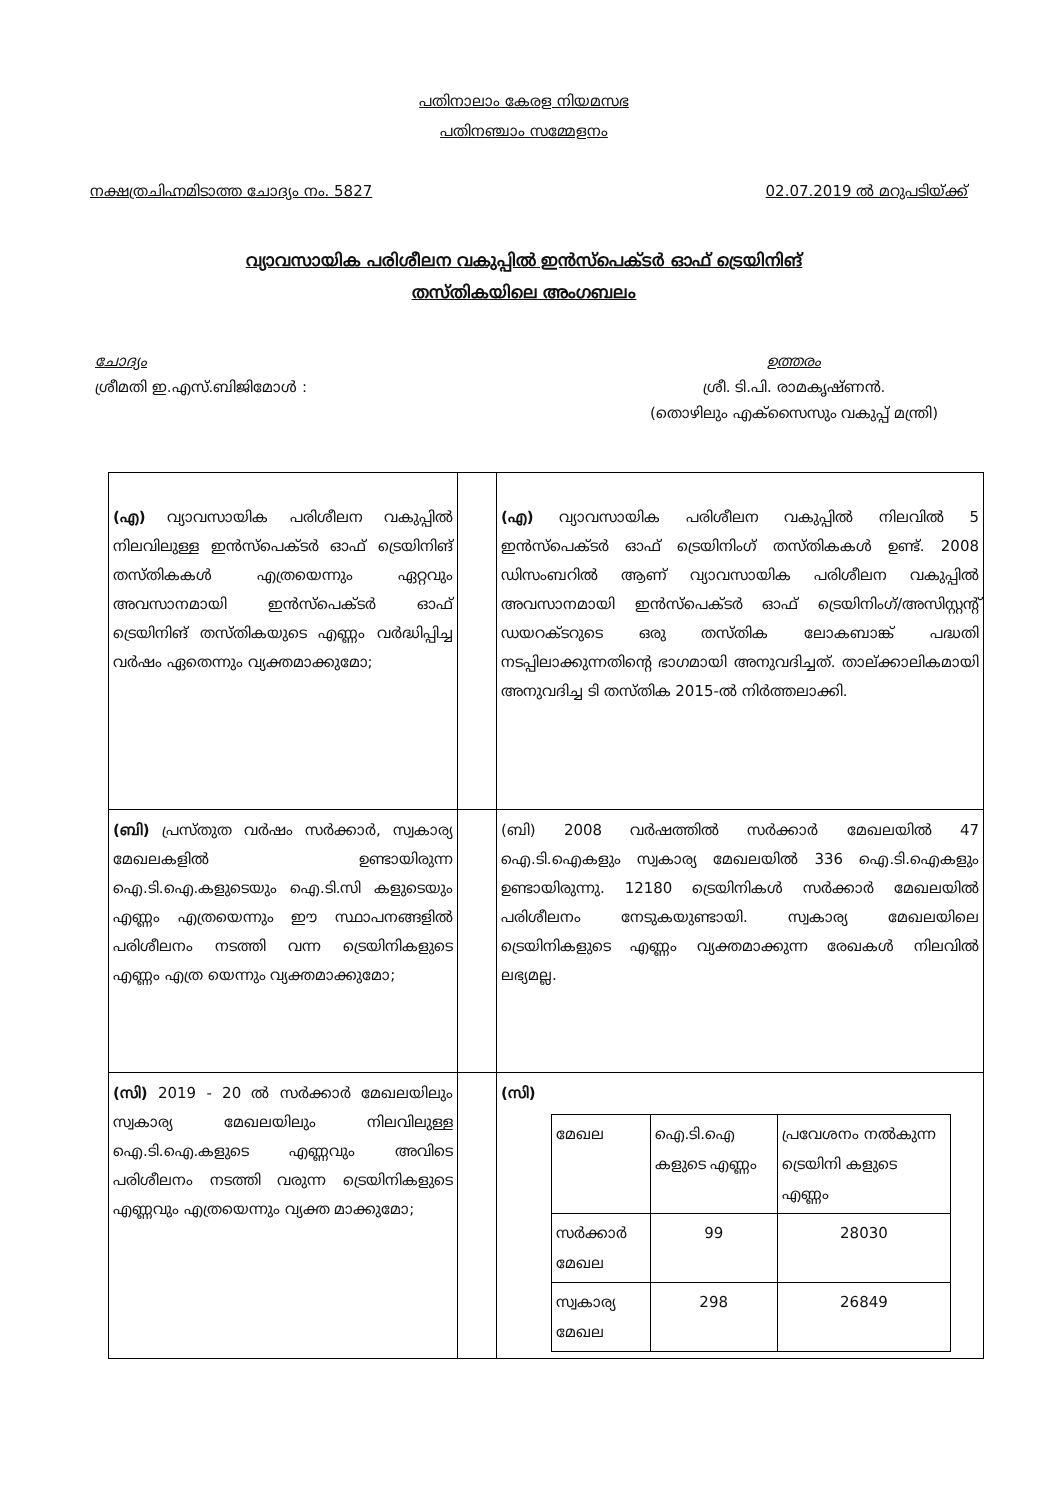പതിനാലാം കേരള നിയമസഭ
പതിനഞ്ചാം സമ്മേളനം
നക്ഷത്രചിഹ്നമിടാത്ത ചോദ്യം നം. 5827 02.07.2019 ൽ മറുപടിയ്ക്ക്
വ്യാവസായിക പരിശീലന വകുപ്പിൽ ഇൻസ്പെക്ടർ ഓഫ് ട്രെയിനിങ്
തസ്തികയിലെ അംഗബലം
ചോദ്യം
ശ്രീമതി ഇ.എസ്.ബിജിമോൾ :
ഉത്തരം
ശ്രീ. ടി.പി. രാമകൃഷ്ണൻ.
(തൊഴിലും എക്സൈസും വകുപ്പ് മന്ത്രി)
| (എ) വ്യാവസായിക പരിശീലന വകുപ്പിൽ നിലവിലുള്ള ഇൻസ്പെക്ടർ ഓഫ് ട്രെയിനിങ് തസ്തികകൾ എത്രയെന്നും ഏറ്റവും അവസാനമായി ഇൻസ്പെക്ടർ ഓഫ് ട്രെയിനിങ് തസ്തികയുടെ എണ്ണം വർദ്ധിപ്പിച്ച വർഷം ഏതെന്നും വ്യക്തമാക്കുമോ; | | (എ) വ്യാവസായിക പരിശീലന വകുപ്പിൽ നിലവിൽ 5 ഇൻസ്പെക്ടർ ഓഫ് ട്രെയിനിംഗ് തസ്തികകൾ ഉണ്ട്. 2008 ഡിസംബറിൽ ആണ് വ്യാവസായിക പരിശീലന വകുപ്പിൽ അവസാനമായി ഇൻസ്പെക്ടർ ഓഫ് ട്രെയിനിംഗ്/അസിസ്റ്റന്റ് ഡയറക്ടറുടെ ഒരു തസ്തിക ലോകബാങ്ക് പദ്ധതി നടപ്പിലാക്കുന്നതിന്റെ ഭാഗമായി അനുവദിച്ചത്. താല്ക്കാലികമായി അനുവദിച്ച ടി തസ്തിക 2015-ൽ നിർത്തലാക്കി. |
| (ബി) പ്രസ്തുത വർഷം സർക്കാർ, സ്വകാര്യ മേഖലകളിൽ ഉണ്ടായിരുന്ന ഐ.ടി.ഐ.കളുടെയും ഐ.ടി.സി കളുടെയും എണ്ണം എത്രയെന്നും ഈ സ്ഥാപനങ്ങളിൽ പരിശീലനം നടത്തി വന്ന ട്രെയിനികളുടെ എണ്ണം എത്ര യെന്നും വ്യക്തമാക്കുമോ; | | (ബി) 2008 വർഷത്തിൽ സർക്കാർ മേഖലയിൽ 47 ഐ.ടി.ഐകളും സ്വകാര്യ മേഖലയിൽ 336 ഐ.ടി.ഐകളും ഉണ്ടായിരുന്നു. 12180 ട്രെയിനികൾ സർക്കാർ മേഖലയിൽ പരിശീലനം നേടുകയുണ്ടായി. സ്വകാര്യ മേഖലയിലെ ട്രെയിനികളുടെ എണ്ണം വ്യക്തമാക്കുന്ന രേഖകൾ നിലവിൽ ലഭ്യമല്ല. |
| (സി) 2019 - 20 ൽ സർക്കാർ മേഖലയിലും സ്വകാര്യ മേഖലയിലും നിലവിലുള്ള ഐ.ടി.ഐ.കളുടെ എണ്ണവും അവിടെ പരിശീലനം നടത്തി വരുന്ന ട്രെയിനികളുടെ എണ്ണവും എത്രയെന്നും വ്യക്ത മാക്കുമോ; | | (സി) / മേഖല / ഐ.ടി.ഐ കളുടെ എണ്ണം / പ്രവേശനം നൽകുന്ന ട്രെയിനി കളുടെ എണ്ണം / / സർക്കാർ മേഖല / 99 / 28030 / / സ്വകാര്യ മേഖല / 298 / 26849 / |